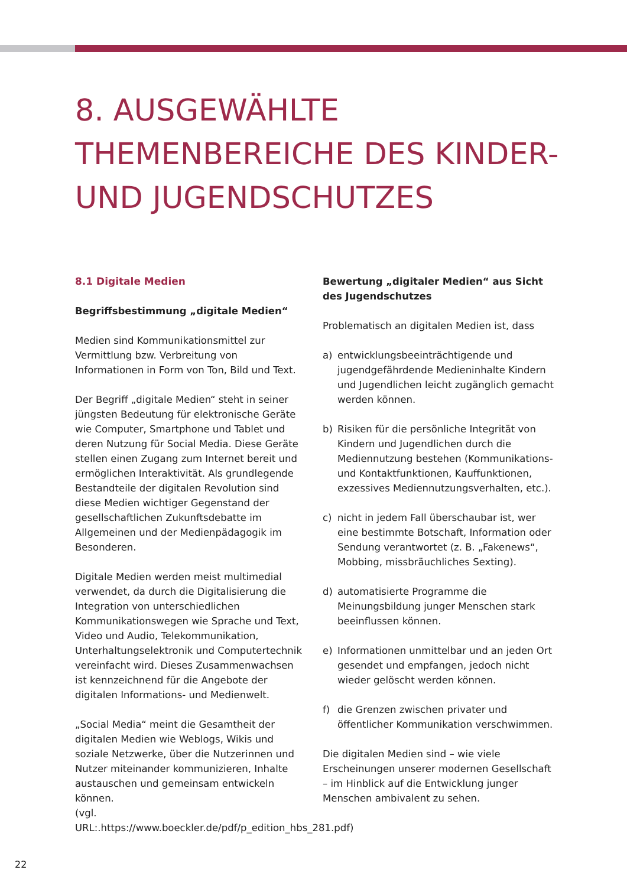8. AUSGEWÄHLTE
THEMENBEREICHE DES KINDER-
UND JUGENDSCHUTZES
8.1 Digitale Medien
Begriffsbestimmung „digitale Medien“
Medien sind Kommunikationsmittel zur Vermittlung bzw. Verbreitung von Informationen in Form von Ton, Bild und Text.
Der Begriff „digitale Medien“ steht in seiner jüngsten Bedeutung für elektronische Geräte wie Computer, Smartphone und Tablet und deren Nutzung für Social Media. Diese Geräte stellen einen Zugang zum Internet bereit und ermöglichen Interaktivität. Als grundlegende Bestandteile der digitalen Revolution sind diese Medien wichtiger Gegenstand der gesellschaftlichen Zukunftsdebatte im Allgemeinen und der Medienpädagogik im Besonderen.
Digitale Medien werden meist multimedial verwendet, da durch die Digitalisierung die Integration von unterschiedlichen Kommunikationswegen wie Sprache und Text, Video und Audio, Telekommunikation, Unterhaltungselektronik und Computertechnik vereinfacht wird. Dieses Zusammenwachsen ist kennzeichnend für die Angebote der digitalen Informations- und Medienwelt.
„Social Media“ meint die Gesamtheit der digitalen Medien wie Weblogs, Wikis und soziale Netzwerke, über die Nutzerinnen und Nutzer miteinander kommunizieren, Inhalte austauschen und gemeinsam entwickeln können.
(vgl. URL:.https://www.boeckler.de/pdf/p_edition_hbs_281.pdf)
Bewertung „digitaler Medien“ aus Sicht des Jugendschutzes
Problematisch an digitalen Medien ist, dass
a) entwicklungsbeeinträchtigende und jugendgefährdende Medieninhalte Kindern und Jugendlichen leicht zugänglich gemacht werden können.
b) Risiken für die persönliche Integrität von Kindern und Jugendlichen durch die Mediennutzung bestehen (Kommunikations- und Kontaktfunktionen, Kauffunktionen, exzessives Mediennutzungsverhalten, etc.).
c) nicht in jedem Fall überschaubar ist, wer eine bestimmte Botschaft, Information oder Sendung verantwortet (z. B. „Fakenews“, Mobbing, missbräuchliches Sexting).
d) automatisierte Programme die Meinungsbildung junger Menschen stark beeinflussen können.
e) Informationen unmittelbar und an jeden Ort gesendet und empfangen, jedoch nicht wieder gelöscht werden können.
f) die Grenzen zwischen privater und öffentlicher Kommunikation verschwimmen.
Die digitalen Medien sind – wie viele Erscheinungen unserer modernen Gesellschaft – im Hinblick auf die Entwicklung junger Menschen ambivalent zu sehen.
22